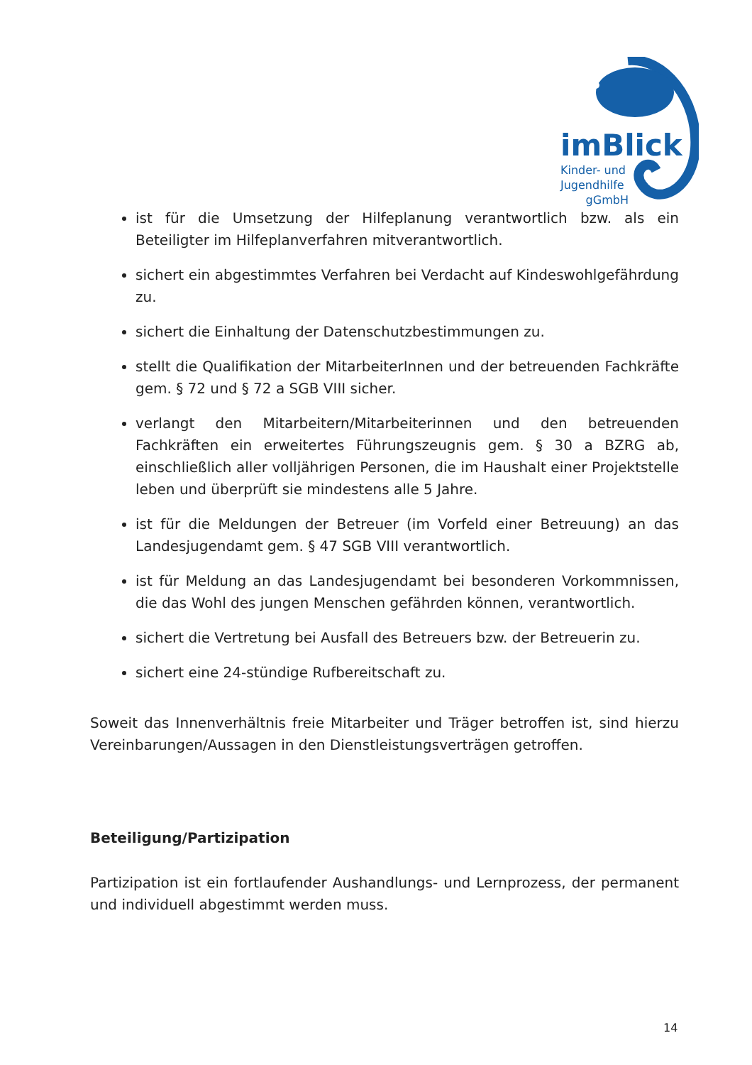imBlick
Kinder- und
Jugendhilfe
gGmbH
ist für die Umsetzung der Hilfeplanung verantwortlich bzw. als ein Beteiligter im Hilfeplanverfahren mitverantwortlich.
sichert ein abgestimmtes Verfahren bei Verdacht auf Kindeswohlgefährdung zu.
sichert die Einhaltung der Datenschutzbestimmungen zu.
stellt die Qualifikation der MitarbeiterInnen und der betreuenden Fachkräfte gem. § 72 und § 72 a SGB VIII sicher.
verlangt den Mitarbeitern/Mitarbeiterinnen und den betreuenden Fachkräften ein erweitertes Führungszeugnis gem. § 30 a BZRG ab, einschließlich aller volljährigen Personen, die im Haushalt einer Projektstelle leben und überprüft sie mindestens alle 5 Jahre.
ist für die Meldungen der Betreuer (im Vorfeld einer Betreuung) an das Landesjugendamt gem. § 47 SGB VIII verantwortlich.
ist für Meldung an das Landesjugendamt bei besonderen Vorkommnissen, die das Wohl des jungen Menschen gefährden können, verantwortlich.
sichert die Vertretung bei Ausfall des Betreuers bzw. der Betreuerin zu.
sichert eine 24-stündige Rufbereitschaft zu.
Soweit das Innenverhältnis freie Mitarbeiter und Träger betroffen ist, sind hierzu Vereinbarungen/Aussagen in den Dienstleistungsverträgen getroffen.
Beteiligung/Partizipation
Partizipation ist ein fortlaufender Aushandlungs- und Lernprozess, der permanent und individuell abgestimmt werden muss.
14